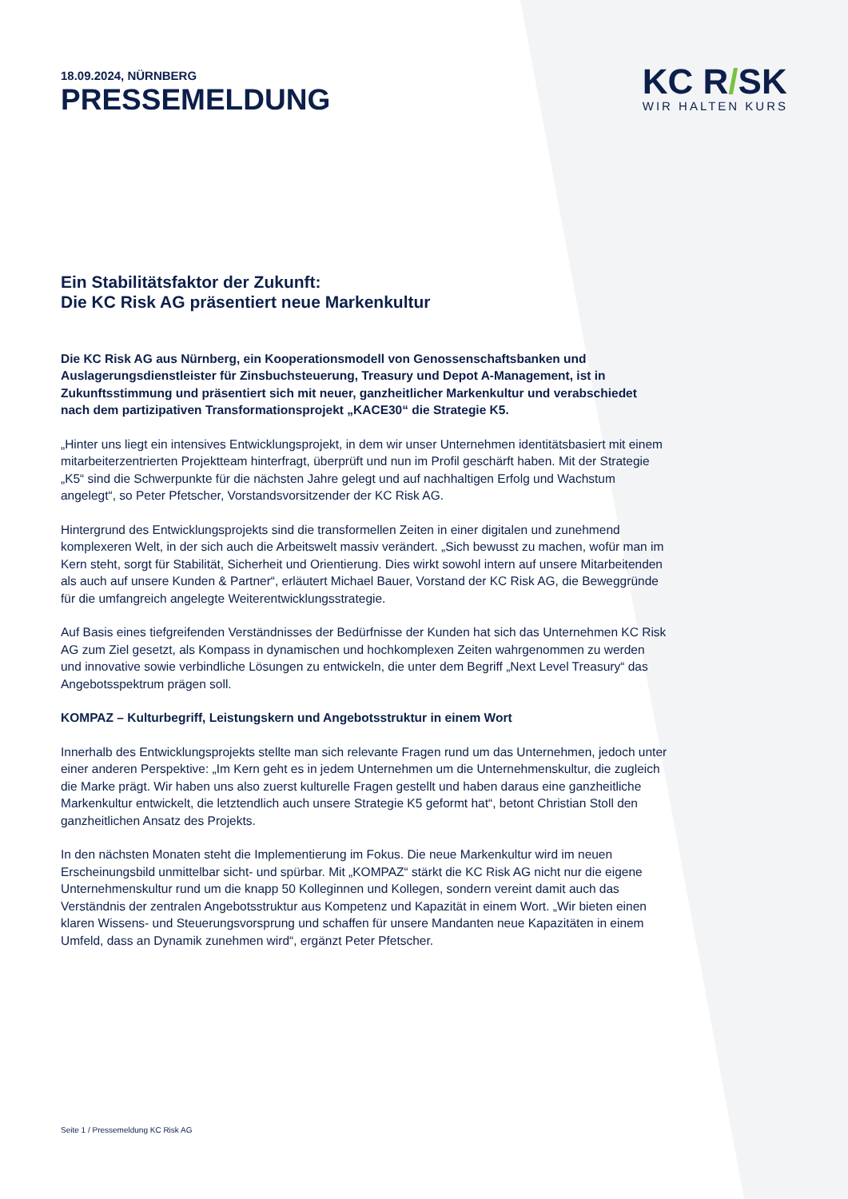18.09.2024, NÜRNBERG
PRESSEMELDUNG
KC R/SK
WIR HALTEN KURS
Ein Stabilitätsfaktor der Zukunft:
Die KC Risk AG präsentiert neue Markenkultur
Die KC Risk AG aus Nürnberg, ein Kooperationsmodell von Genossenschaftsbanken und Auslagerungsdienstleister für Zinsbuchsteuerung, Treasury und Depot A-Management, ist in Zukunftsstimmung und präsentiert sich mit neuer, ganzheitlicher Markenkultur und verabschiedet nach dem partizipativen Transformationsprojekt „KACE30“ die Strategie K5.
„Hinter uns liegt ein intensives Entwicklungsprojekt, in dem wir unser Unternehmen identitätsbasiert mit einem mitarbeiterzentrierten Projektteam hinterfragt, überprüft und nun im Profil geschärft haben. Mit der Strategie „K5“ sind die Schwerpunkte für die nächsten Jahre gelegt und auf nachhaltigen Erfolg und Wachstum angelegt“, so Peter Pfetscher, Vorstandsvorsitzender der KC Risk AG.
Hintergrund des Entwicklungsprojekts sind die transformellen Zeiten in einer digitalen und zunehmend komplexeren Welt, in der sich auch die Arbeitswelt massiv verändert. „Sich bewusst zu machen, wofür man im Kern steht, sorgt für Stabilität, Sicherheit und Orientierung. Dies wirkt sowohl intern auf unsere Mitarbeitenden als auch auf unsere Kunden & Partner“, erläutert Michael Bauer, Vorstand der KC Risk AG, die Beweggründe für die umfangreich angelegte Weiterentwicklungsstrategie.
Auf Basis eines tiefgreifenden Verständnisses der Bedürfnisse der Kunden hat sich das Unternehmen KC Risk AG zum Ziel gesetzt, als Kompass in dynamischen und hochkomplexen Zeiten wahrgenommen zu werden und innovative sowie verbindliche Lösungen zu entwickeln, die unter dem Begriff „Next Level Treasury“ das Angebotsspektrum prägen soll.
KOMPAZ – Kulturbegriff, Leistungskern und Angebotsstruktur in einem Wort
Innerhalb des Entwicklungsprojekts stellte man sich relevante Fragen rund um das Unternehmen, jedoch unter einer anderen Perspektive: „Im Kern geht es in jedem Unternehmen um die Unternehmenskultur, die zugleich die Marke prägt. Wir haben uns also zuerst kulturelle Fragen gestellt und haben daraus eine ganzheitliche Markenkultur entwickelt, die letztendlich auch unsere Strategie K5 geformt hat“, betont Christian Stoll den ganzheitlichen Ansatz des Projekts.
In den nächsten Monaten steht die Implementierung im Fokus. Die neue Markenkultur wird im neuen Erscheinungsbild unmittelbar sicht- und spürbar. Mit „KOMPAZ“ stärkt die KC Risk AG nicht nur die eigene Unternehmenskultur rund um die knapp 50 Kolleginnen und Kollegen, sondern vereint damit auch das Verständnis der zentralen Angebotsstruktur aus Kompetenz und Kapazität in einem Wort. „Wir bieten einen klaren Wissens- und Steuerungsvorsprung und schaffen für unsere Mandanten neue Kapazitäten in einem Umfeld, dass an Dynamik zunehmen wird“, ergänzt Peter Pfetscher.
Seite 1 / Pressemeldung KC Risk AG